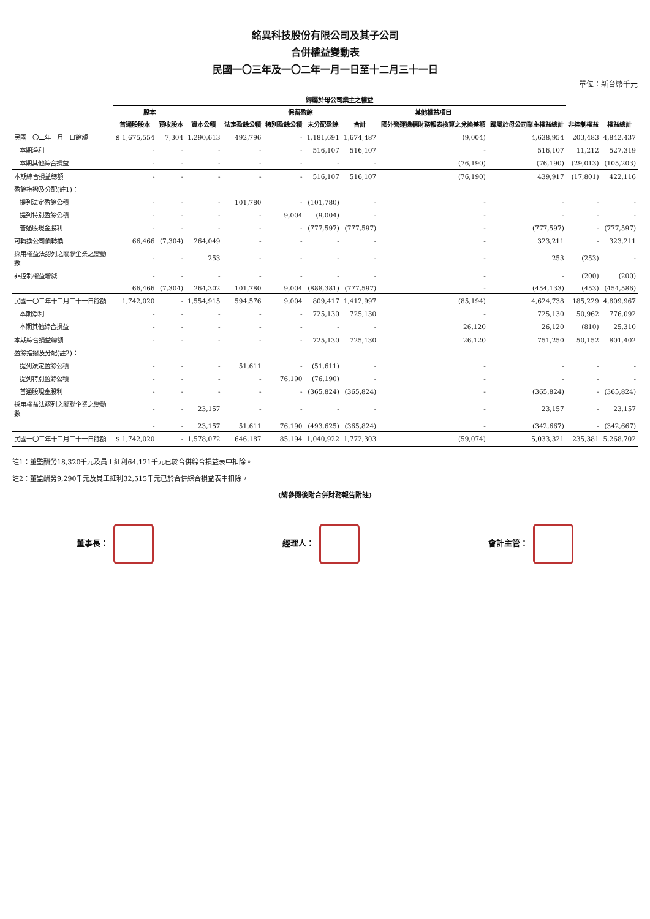銘異科技股份有限公司及其子公司
合併權益變動表
民國一〇三年及一〇二年一月一日至十二月三十一日
單位：新台幣千元
| | 歸屬於母公司業主之權益 | | | | | | | | | 非控制權益 | 權益總計 |
| --- | --- | --- | --- | --- | --- | --- | --- | --- | --- | --- | --- |
| | 股本 | | 資本公積 | 保留盈餘 | | | | 其他權益項目 | 歸屬於母公司業主權益總計 | | |
| | 普通股股本 | 預收股本 | | 法定盈餘公積 | 特別盈餘公積 | 未分配盈餘 | 合計 | 國外營運機構財務報表換算之兌換差額 | | | |
| 民國一〇二年一月一日餘額 | $ 1,675,554 | 7,304 | 1,290,613 | 492,796 | - | 1,181,691 | 1,674,487 | (9,004) | 4,638,954 | 203,483 | 4,842,437 |
| 本期淨利 | - | - | - | - | - | 516,107 | 516,107 | - | 516,107 | 11,212 | 527,319 |
| 本期其他綜合損益 | - | - | - | - | - | - | - | (76,190) | (76,190) | (29,013) | (105,203) |
| 本期綜合損益總額 | - | - | - | - | - | 516,107 | 516,107 | (76,190) | 439,917 | (17,801) | 422,116 |
| 盈餘指撥及分配(註1)： | | | | | | | | | | | |
| 提列法定盈餘公積 | - | - | - | 101,780 | - | (101,780) | - | - | - | - | - |
| 提列特別盈餘公積 | - | - | - | - | 9,004 | (9,004) | - | - | - | - | - |
| 普通股現金股利 | - | - | - | - | - | (777,597) | (777,597) | - | (777,597) | - | (777,597) |
| 可轉換公司債轉換 | 66,466 | (7,304) | 264,049 | - | - | - | - | - | 323,211 | - | 323,211 |
| 採用權益法認列之關聯企業之變動數 | - | - | 253 | - | - | - | - | - | 253 | (253) | - |
| 非控制權益增減 | - | - | - | - | - | - | - | - | - | (200) | (200) |
| | 66,466 | (7,304) | 264,302 | 101,780 | 9,004 | (888,381) | (777,597) | - | (454,133) | (453) | (454,586) |
| 民國一〇二年十二月三十一日餘額 | 1,742,020 | - | 1,554,915 | 594,576 | 9,004 | 809,417 | 1,412,997 | (85,194) | 4,624,738 | 185,229 | 4,809,967 |
| 本期淨利 | - | - | - | - | - | 725,130 | 725,130 | - | 725,130 | 50,962 | 776,092 |
| 本期其他綜合損益 | - | - | - | - | - | - | - | 26,120 | 26,120 | (810) | 25,310 |
| 本期綜合損益總額 | - | - | - | - | - | 725,130 | 725,130 | 26,120 | 751,250 | 50,152 | 801,402 |
| 盈餘指撥及分配(註2)： | | | | | | | | | | | |
| 提列法定盈餘公積 | - | - | - | 51,611 | - | (51,611) | - | - | - | - | - |
| 提列特別盈餘公積 | - | - | - | - | 76,190 | (76,190) | - | - | - | - | - |
| 普通股現金股利 | - | - | - | - | - | (365,824) | (365,824) | - | (365,824) | - | (365,824) |
| 採用權益法認列之關聯企業之變動數 | - | - | 23,157 | - | - | - | - | - | 23,157 | - | 23,157 |
| | - | - | 23,157 | 51,611 | 76,190 | (493,625) | (365,824) | - | (342,667) | - | (342,667) |
| 民國一〇三年十二月三十一日餘額 | $ 1,742,020 | - | 1,578,072 | 646,187 | 85,194 | 1,040,922 | 1,772,303 | (59,074) | 5,033,321 | 235,381 | 5,268,702 |
註1：董監酬勞18,320千元及員工紅利64,121千元已於合併綜合損益表中扣除。
註2：董監酬勞9,290千元及員工紅利32,515千元已於合併綜合損益表中扣除。
(請參閱後附合併財務報告附註)
董事長： 經理人： 會計主管：